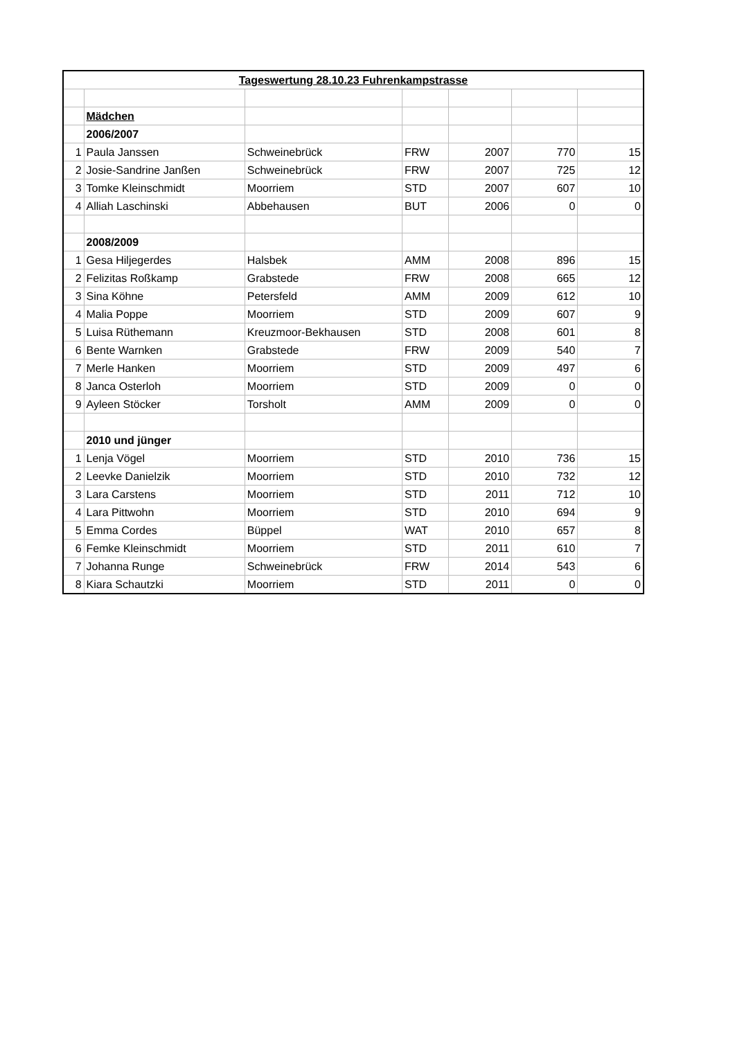| Tageswertung 28.10.23 Fuhrenkampstrasse | | | | | | |
| | Mädchen | | | | | |
| | 2006/2007 | | | | | |
| 1 | Paula Janssen | Schweinebrück | FRW | 2007 | 770 | 15 |
| 2 | Josie-Sandrine Janßen | Schweinebrück | FRW | 2007 | 725 | 12 |
| 3 | Tomke Kleinschmidt | Moorriem | STD | 2007 | 607 | 10 |
| 4 | Alliah Laschinski | Abbehausen | BUT | 2006 | 0 | 0 |
| | 2008/2009 | | | | | |
| 1 | Gesa Hiljegerdes | Halsbek | AMM | 2008 | 896 | 15 |
| 2 | Felizitas Roßkamp | Grabstede | FRW | 2008 | 665 | 12 |
| 3 | Sina Köhne | Petersfeld | AMM | 2009 | 612 | 10 |
| 4 | Malia Poppe | Moorriem | STD | 2009 | 607 | 9 |
| 5 | Luisa Rüthemann | Kreuzmoor-Bekhausen | STD | 2008 | 601 | 8 |
| 6 | Bente Warnken | Grabstede | FRW | 2009 | 540 | 7 |
| 7 | Merle Hanken | Moorriem | STD | 2009 | 497 | 6 |
| 8 | Janca Osterloh | Moorriem | STD | 2009 | 0 | 0 |
| 9 | Ayleen Stöcker | Torsholt | AMM | 2009 | 0 | 0 |
| | 2010 und jünger | | | | | |
| 1 | Lenja Vögel | Moorriem | STD | 2010 | 736 | 15 |
| 2 | Leevke Danielzik | Moorriem | STD | 2010 | 732 | 12 |
| 3 | Lara Carstens | Moorriem | STD | 2011 | 712 | 10 |
| 4 | Lara Pittwohn | Moorriem | STD | 2010 | 694 | 9 |
| 5 | Emma Cordes | Büppel | WAT | 2010 | 657 | 8 |
| 6 | Femke Kleinschmidt | Moorriem | STD | 2011 | 610 | 7 |
| 7 | Johanna Runge | Schweinebrück | FRW | 2014 | 543 | 6 |
| 8 | Kiara Schautzki | Moorriem | STD | 2011 | 0 | 0 |